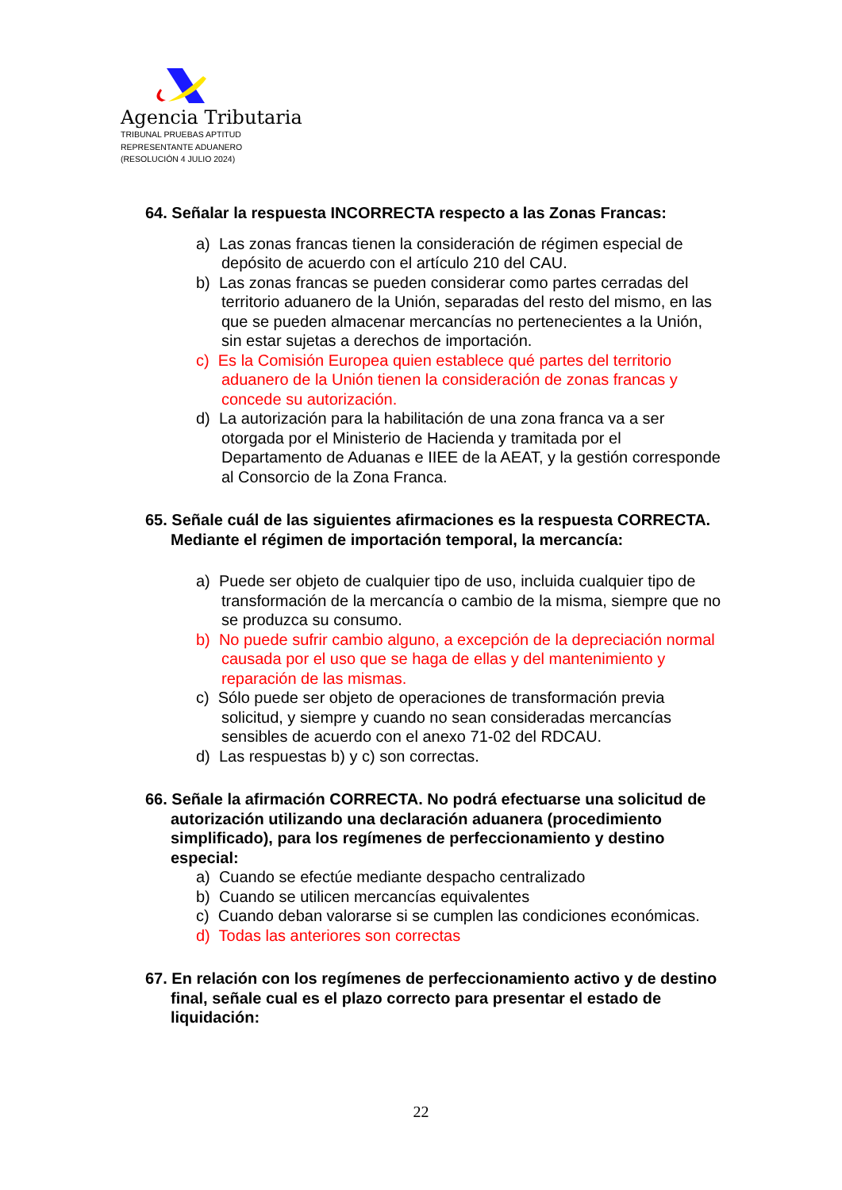Agencia Tributaria
TRIBUNAL PRUEBAS APTITUD
REPRESENTANTE ADUANERO
(RESOLUCIÓN 4 JULIO 2024)
64. Señalar la respuesta INCORRECTA respecto a las Zonas Francas:
a) Las zonas francas tienen la consideración de régimen especial de depósito de acuerdo con el artículo 210 del CAU.
b) Las zonas francas se pueden considerar como partes cerradas del territorio aduanero de la Unión, separadas del resto del mismo, en las que se pueden almacenar mercancías no pertenecientes a la Unión, sin estar sujetas a derechos de importación.
c) Es la Comisión Europea quien establece qué partes del territorio aduanero de la Unión tienen la consideración de zonas francas y concede su autorización.
d) La autorización para la habilitación de una zona franca va a ser otorgada por el Ministerio de Hacienda y tramitada por el Departamento de Aduanas e IIEE de la AEAT, y la gestión corresponde al Consorcio de la Zona Franca.
65. Señale cuál de las siguientes afirmaciones es la respuesta CORRECTA. Mediante el régimen de importación temporal, la mercancía:
a) Puede ser objeto de cualquier tipo de uso, incluida cualquier tipo de transformación de la mercancía o cambio de la misma, siempre que no se produzca su consumo.
b) No puede sufrir cambio alguno, a excepción de la depreciación normal causada por el uso que se haga de ellas y del mantenimiento y reparación de las mismas.
c) Sólo puede ser objeto de operaciones de transformación previa solicitud, y siempre y cuando no sean consideradas mercancías sensibles de acuerdo con el anexo 71-02 del RDCAU.
d) Las respuestas b) y c) son correctas.
66. Señale la afirmación CORRECTA. No podrá efectuarse una solicitud de autorización utilizando una declaración aduanera (procedimiento simplificado), para los regímenes de perfeccionamiento y destino especial:
a) Cuando se efectúe mediante despacho centralizado
b) Cuando se utilicen mercancías equivalentes
c) Cuando deban valorarse si se cumplen las condiciones económicas.
d) Todas las anteriores son correctas
67. En relación con los regímenes de perfeccionamiento activo y de destino final, señale cual es el plazo correcto para presentar el estado de liquidación:
22